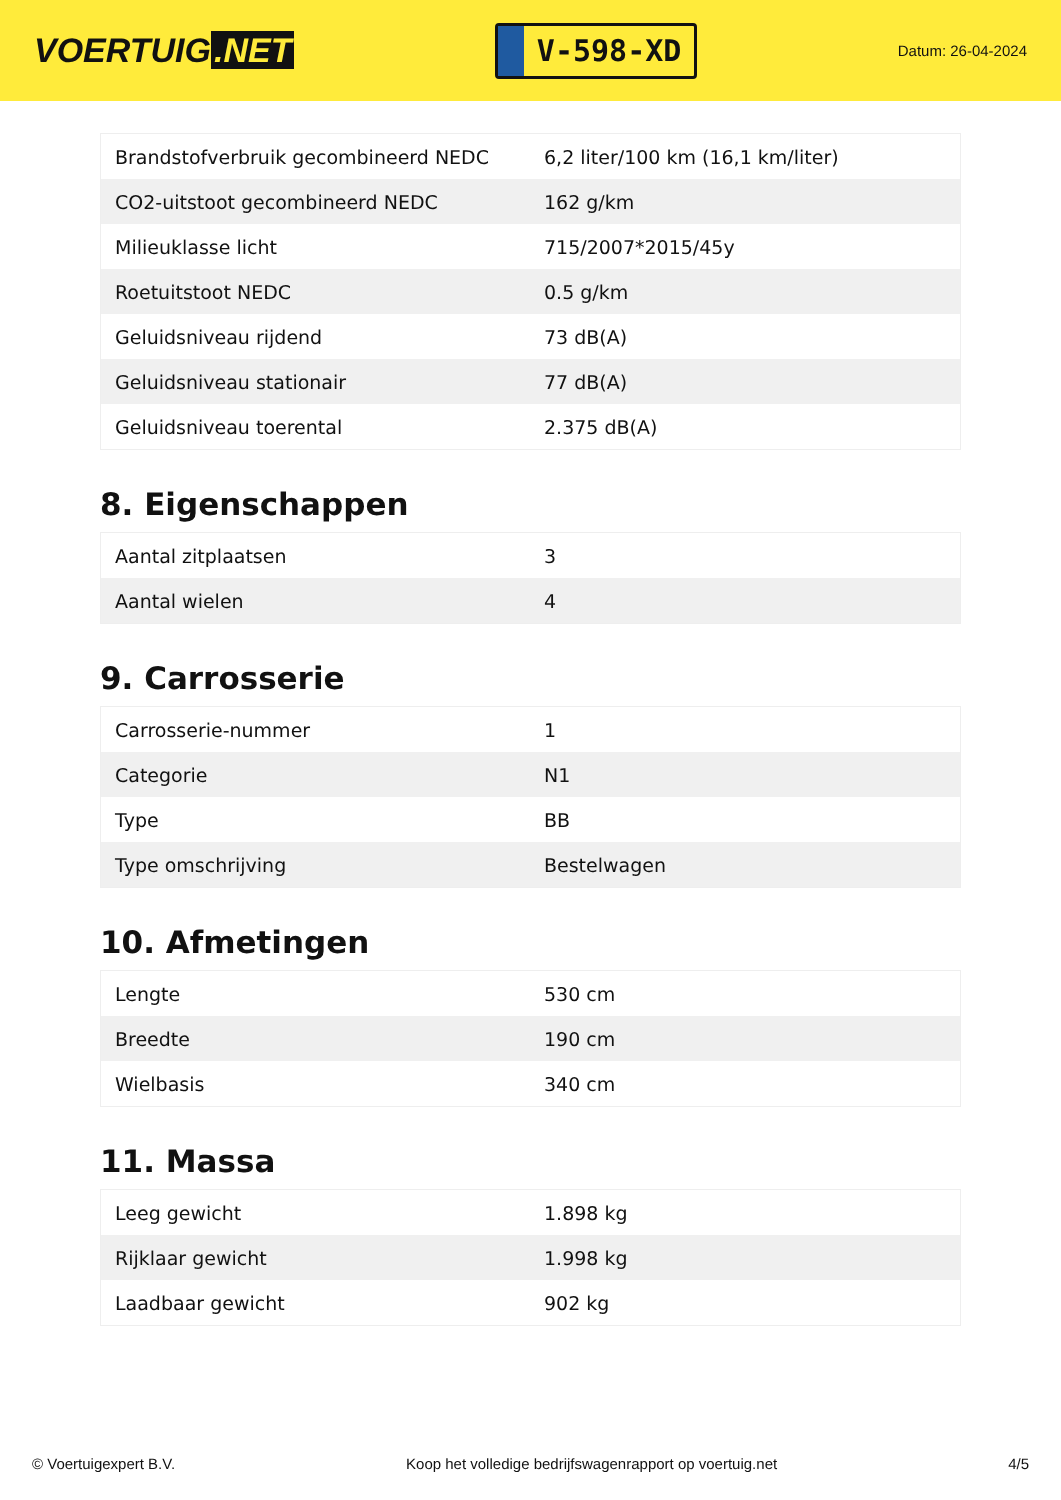VOERTUIG.NET
V-598-XD
Datum: 26-04-2024
| Brandstofverbruik gecombineerd NEDC | 6,2 liter/100 km (16,1 km/liter) |
| CO2-uitstoot gecombineerd NEDC | 162 g/km |
| Milieuklasse licht | 715/2007*2015/45y |
| Roetuitstoot NEDC | 0.5 g/km |
| Geluidsniveau rijdend | 73 dB(A) |
| Geluidsniveau stationair | 77 dB(A) |
| Geluidsniveau toerental | 2.375 dB(A) |
8. Eigenschappen
| Aantal zitplaatsen | 3 |
| Aantal wielen | 4 |
9. Carrosserie
| Carrosserie-nummer | 1 |
| Categorie | N1 |
| Type | BB |
| Type omschrijving | Bestelwagen |
10. Afmetingen
| Lengte | 530 cm |
| Breedte | 190 cm |
| Wielbasis | 340 cm |
11. Massa
| Leeg gewicht | 1.898 kg |
| Rijklaar gewicht | 1.998 kg |
| Laadbaar gewicht | 902 kg |
© Voertuigexpert B.V. Koop het volledige bedrijfswagenrapport op voertuig.net 4/5